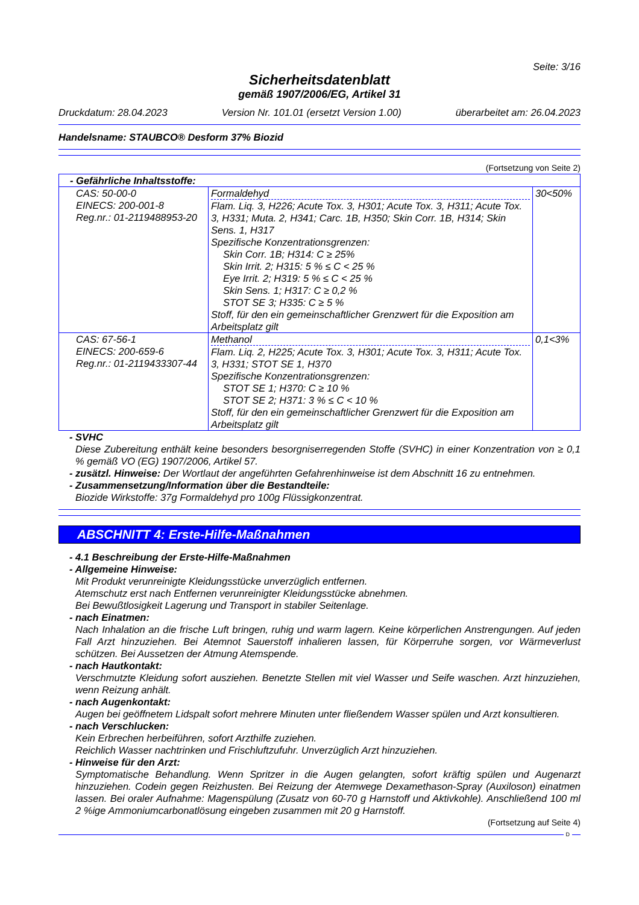Seite: 3/16
Sicherheitsdatenblatt
gemäß 1907/2006/EG, Artikel 31
Druckdatum: 28.04.2023 Version Nr. 101.01 (ersetzt Version 1.00) überarbeitet am: 26.04.2023
Handelsname: STAUBCO® Desform 37% Biozid
(Fortsetzung von Seite 2)
| - Gefährliche Inhaltsstoffe: | | |
| CAS: 50-00-0 EINECS: 200-001-8 Reg.nr.: 01-2119488953-20 | Formaldehyd Flam. Liq. 3, H226; Acute Tox. 3, H301; Acute Tox. 3, H311; Acute Tox. 3, H331; Muta. 2, H341; Carc. 1B, H350; Skin Corr. 1B, H314; Skin Sens. 1, H317 Spezifische Konzentrationsgrenzen: Skin Corr. 1B; H314: C ≥ 25% Skin Irrit. 2; H315: 5 % ≤ C < 25 % Eye Irrit. 2; H319: 5 % ≤ C < 25 % Skin Sens. 1; H317: C ≥ 0,2 % STOT SE 3; H335: C ≥ 5 % Stoff, für den ein gemeinschaftlicher Grenzwert für die Exposition am Arbeitsplatz gilt | 30<50% |
| CAS: 67-56-1 EINECS: 200-659-6 Reg.nr.: 01-2119433307-44 | Methanol Flam. Liq. 2, H225; Acute Tox. 3, H301; Acute Tox. 3, H311; Acute Tox. 3, H331; STOT SE 1, H370 Spezifische Konzentrationsgrenzen: STOT SE 1; H370: C ≥ 10 % STOT SE 2; H371: 3 % ≤ C < 10 % Stoff, für den ein gemeinschaftlicher Grenzwert für die Exposition am Arbeitsplatz gilt | 0,1<3% |
- SVHC
Diese Zubereitung enthält keine besonders besorgniserregenden Stoffe (SVHC) in einer Konzentration von ≥ 0,1 % gemäß VO (EG) 1907/2006, Artikel 57.
- zusätzl. Hinweise: Der Wortlaut der angeführten Gefahrenhinweise ist dem Abschnitt 16 zu entnehmen.
- Zusammensetzung/Information über die Bestandteile:
Biozide Wirkstoffe: 37g Formaldehyd pro 100g Flüssigkonzentrat.
ABSCHNITT 4: Erste-Hilfe-Maßnahmen
- 4.1 Beschreibung der Erste-Hilfe-Maßnahmen
- Allgemeine Hinweise:
Mit Produkt verunreinigte Kleidungsstücke unverzüglich entfernen.
Atemschutz erst nach Entfernen verunreinigter Kleidungsstücke abnehmen.
Bei Bewußtlosigkeit Lagerung und Transport in stabiler Seitenlage.
- nach Einatmen:
Nach Inhalation an die frische Luft bringen, ruhig und warm lagern. Keine körperlichen Anstrengungen. Auf jeden Fall Arzt hinzuziehen. Bei Atemnot Sauerstoff inhalieren lassen, für Körperruhe sorgen, vor Wärmeverlust schützen. Bei Aussetzen der Atmung Atemspende.
- nach Hautkontakt:
Verschmutzte Kleidung sofort ausziehen. Benetzte Stellen mit viel Wasser und Seife waschen. Arzt hinzuziehen, wenn Reizung anhält.
- nach Augenkontakt:
Augen bei geöffnetem Lidspalt sofort mehrere Minuten unter fließendem Wasser spülen und Arzt konsultieren.
- nach Verschlucken:
Kein Erbrechen herbeiführen, sofort Arzthilfe zuziehen.
Reichlich Wasser nachtrinken und Frischluftzufuhr. Unverzüglich Arzt hinzuziehen.
- Hinweise für den Arzt:
Symptomatische Behandlung. Wenn Spritzer in die Augen gelangten, sofort kräftig spülen und Augenarzt hinzuziehen. Codein gegen Reizhusten. Bei Reizung der Atemwege Dexamethason-Spray (Auxiloson) einatmen lassen. Bei oraler Aufnahme: Magenspülung (Zusatz von 60-70 g Harnstoff und Aktivkohle). Anschließend 100 ml 2 %ige Ammoniumcarbonatlösung eingeben zusammen mit 20 g Harnstoff.
(Fortsetzung auf Seite 4)
D